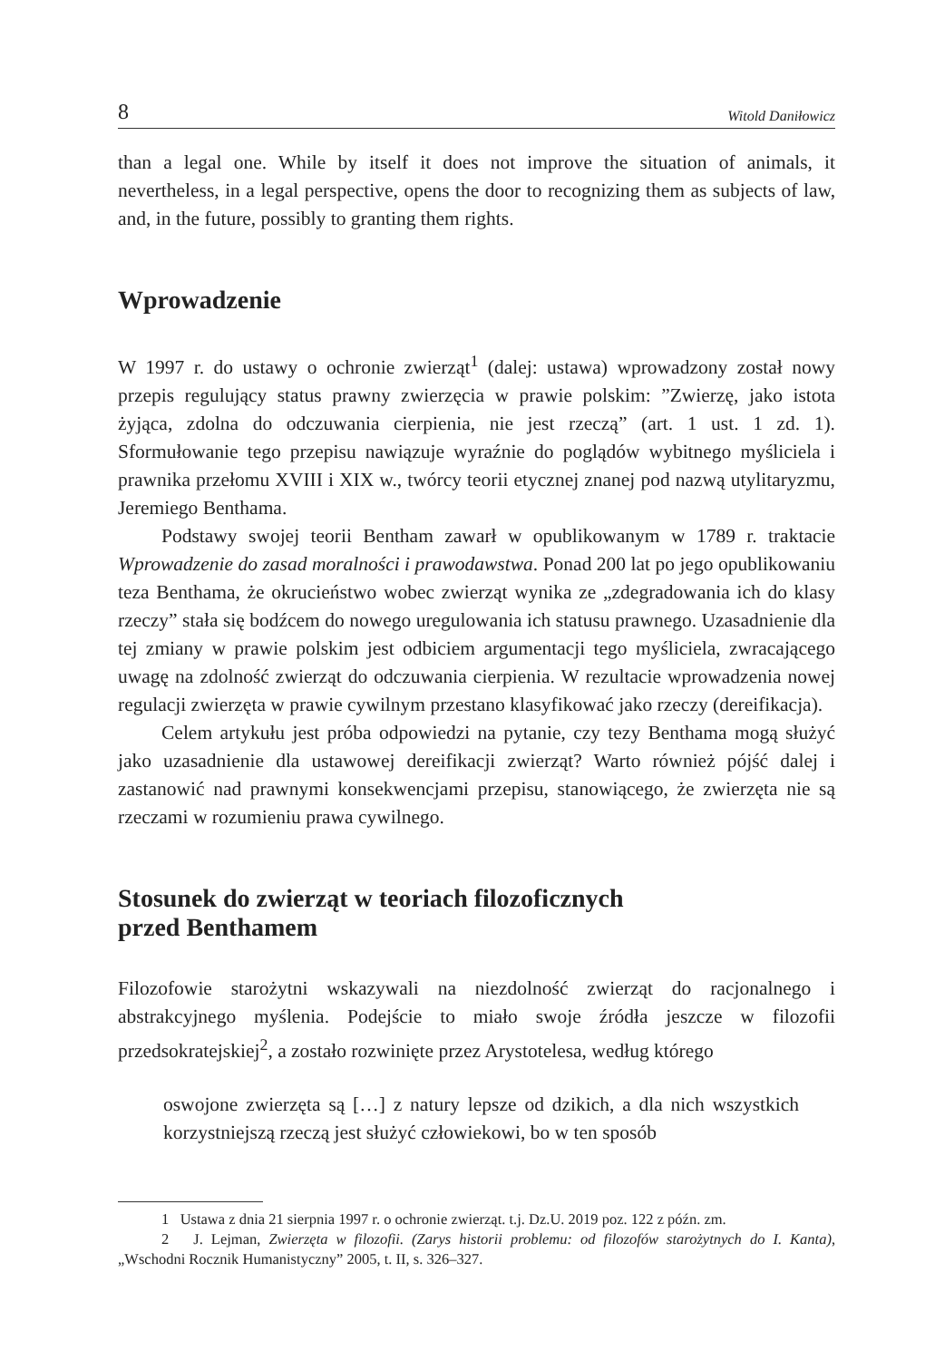8 Witold Daniłowicz
than a legal one. While by itself it does not improve the situation of animals, it nevertheless, in a legal perspective, opens the door to recognizing them as subjects of law, and, in the future, possibly to granting them rights.
Wprowadzenie
W 1997 r. do ustawy o ochronie zwierząt<sup>1</sup> (dalej: ustawa) wprowadzony został nowy przepis regulujący status prawny zwierzęcia w prawie polskim: ”Zwierzę, jako istota żyjąca, zdolna do odczuwania cierpienia, nie jest rzeczą” (art. 1 ust. 1 zd. 1). Sformułowanie tego przepisu nawiązuje wyraźnie do poglądów wybitnego myśliciela i prawnika przełomu XVIII i XIX w., twórcy teorii etycznej znanej pod nazwą utylitaryzmu, Jeremiego Benthama.
Podstawy swojej teorii Bentham zawarł w opublikowanym w 1789 r. traktacie Wprowadzenie do zasad moralności i prawodawstwa. Ponad 200 lat po jego opublikowaniu teza Benthama, że okrucieństwo wobec zwierząt wynika ze „zdegradowania ich do klasy rzeczy” stała się bodźcem do nowego uregulowania ich statusu prawnego. Uzasadnienie dla tej zmiany w prawie polskim jest odbiciem argumentacji tego myśliciela, zwracającego uwagę na zdolność zwierząt do odczuwania cierpienia. W rezultacie wprowadzenia nowej regulacji zwierzęta w prawie cywilnym przestano klasyfikować jako rzeczy (dereifikacja).
Celem artykułu jest próba odpowiedzi na pytanie, czy tezy Benthama mogą służyć jako uzasadnienie dla ustawowej dereifikacji zwierząt? Warto również pójść dalej i zastanowić nad prawnymi konsekwencjami przepisu, stanowiącego, że zwierzęta nie są rzeczami w rozumieniu prawa cywilnego.
Stosunek do zwierząt w teoriach filozoficznych
przed Benthamem
Filozofowie starożytni wskazywali na niezdolność zwierząt do racjonalnego i abstrakcyjnego myślenia. Podejście to miało swoje źródła jeszcze w filozofii przedsokratejskiej<sup>2</sup>, a zostało rozwinięte przez Arystotelesa, według którego
oswojone zwierzęta są […] z natury lepsze od dzikich, a dla nich wszystkich korzystniejszą rzeczą jest służyć człowiekowi, bo w ten sposób
1 Ustawa z dnia 21 sierpnia 1997 r. o ochronie zwierząt. t.j. Dz.U. 2019 poz. 122 z późn. zm.
2 J. Lejman, Zwierzęta w filozofii. (Zarys historii problemu: od filozofów starożytnych do I. Kanta), „Wschodni Rocznik Humanistyczny” 2005, t. II, s. 326–327.